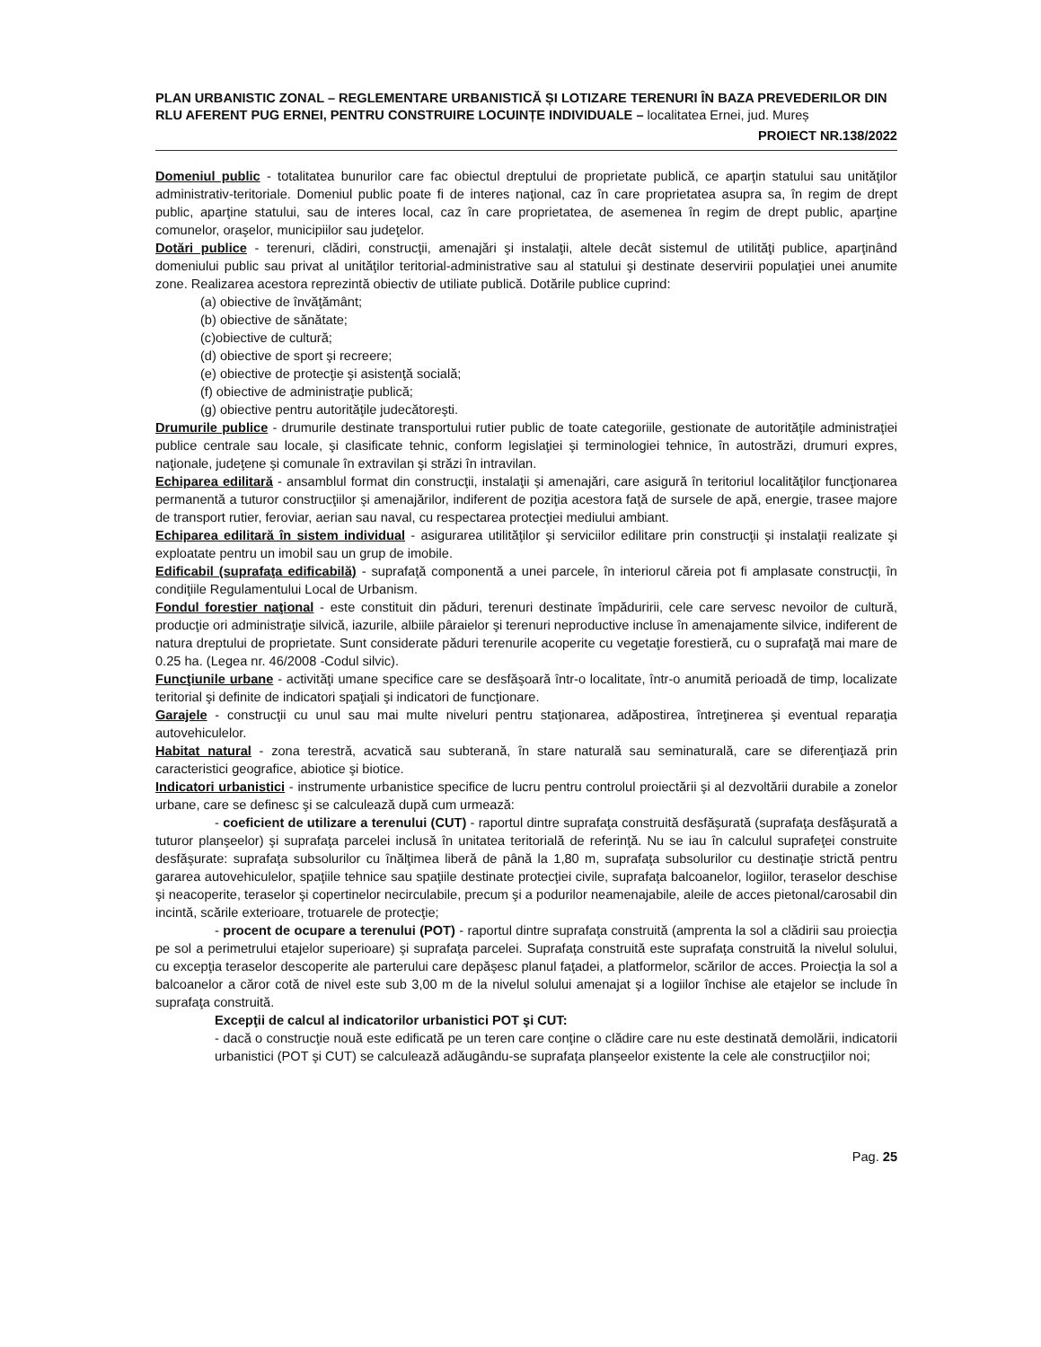PLAN URBANISTIC ZONAL – REGLEMENTARE URBANISTICĂ ȘI LOTIZARE TERENURI ÎN BAZA PREVEDERILOR DIN RLU AFERENT PUG ERNEI, PENTRU CONSTRUIRE LOCUINȚE INDIVIDUALE – localitatea Ernei, jud. Mureș
PROIECT NR.138/2022
Domeniul public - totalitatea bunurilor care fac obiectul dreptului de proprietate publică, ce aparţin statului sau unităţilor administrativ-teritoriale. Domeniul public poate fi de interes naţional, caz în care proprietatea asupra sa, în regim de drept public, aparţine statului, sau de interes local, caz în care proprietatea, de asemenea în regim de drept public, aparţine comunelor, oraşelor, municipiilor sau judeţelor.
Dotări publice - terenuri, clădiri, construcţii, amenajări şi instalaţii, altele decât sistemul de utilităţi publice, aparţinând domeniului public sau privat al unităţilor teritorial-administrative sau al statului şi destinate deservirii populaţiei unei anumite zone. Realizarea acestora reprezintă obiectiv de utiliate publică. Dotările publice cuprind:
(a) obiective de învăţământ;
(b) obiective de sănătate;
(c)obiective de cultură;
(d) obiective de sport şi recreere;
(e) obiective de protecţie şi asistenţă socială;
(f) obiective de administraţie publică;
(g) obiective pentru autorităţile judecătoreşti.
Drumurile publice - drumurile destinate transportului rutier public de toate categoriile, gestionate de autorităţile administraţiei publice centrale sau locale, şi clasificate tehnic, conform legislaţiei şi terminologiei tehnice, în autostrăzi, drumuri expres, naţionale, judeţene şi comunale în extravilan şi străzi în intravilan.
Echiparea edilitară - ansamblul format din construcţii, instalaţii şi amenajări, care asigură în teritoriul localităţilor funcţionarea permanentă a tuturor construcţiilor şi amenajărilor, indiferent de poziţia acestora faţă de sursele de apă, energie, trasee majore de transport rutier, feroviar, aerian sau naval, cu respectarea protecţiei mediului ambiant.
Echiparea edilitară în sistem individual - asigurarea utilităţilor şi serviciilor edilitare prin construcţii şi instalaţii realizate şi exploatate pentru un imobil sau un grup de imobile.
Edificabil (suprafaţa edificabilă) - suprafaţă componentă a unei parcele, în interiorul căreia pot fi amplasate construcţii, în condiţiile Regulamentului Local de Urbanism.
Fondul forestier naţional - este constituit din păduri, terenuri destinate împăduririi, cele care servesc nevoilor de cultură, producţie ori administraţie silvică, iazurile, albiile pâraielor şi terenuri neproductive incluse în amenajamente silvice, indiferent de natura dreptului de proprietate. Sunt considerate păduri terenurile acoperite cu vegetaţie forestieră, cu o suprafaţă mai mare de 0.25 ha. (Legea nr. 46/2008 -Codul silvic).
Funcţiunile urbane - activităţi umane specifice care se desfăşoară într-o localitate, într-o anumită perioadă de timp, localizate teritorial şi definite de indicatori spaţiali şi indicatori de funcţionare.
Garajele - construcţii cu unul sau mai multe niveluri pentru staţionarea, adăpostirea, întreţinerea şi eventual reparaţia autovehiculelor.
Habitat natural - zona terestră, acvatică sau subterană, în stare naturală sau seminaturală, care se diferenţiază prin caracteristici geografice, abiotice şi biotice.
Indicatori urbanistici - instrumente urbanistice specifice de lucru pentru controlul proiectării şi al dezvoltării durabile a zonelor urbane, care se definesc şi se calculează după cum urmează:
- coeficient de utilizare a terenului (CUT) - raportul dintre suprafaţa construită desfăşurată (suprafaţa desfăşurată a tuturor planşeelor) şi suprafaţa parcelei inclusă în unitatea teritorială de referinţă. Nu se iau în calculul suprafeţei construite desfăşurate: suprafaţa subsolurilor cu înălţimea liberă de până la 1,80 m, suprafaţa subsolurilor cu destinaţie strictă pentru gararea autovehiculelor, spaţiile tehnice sau spaţiile destinate protecţiei civile, suprafaţa balcoanelor, logiilor, teraselor deschise şi neacoperite, teraselor şi copertinelor necirculabile, precum şi a podurilor neamenajabile, aleile de acces pietonal/carosabil din incintă, scările exterioare, trotuarele de protecţie;
- procent de ocupare a terenului (POT) - raportul dintre suprafaţa construită (amprenta la sol a clădirii sau proiecţia pe sol a perimetrului etajelor superioare) şi suprafaţa parcelei. Suprafaţa construită este suprafaţa construită la nivelul solului, cu excepţia teraselor descoperite ale parterului care depăşesc planul faţadei, a platformelor, scărilor de acces. Proiecţia la sol a balcoanelor a căror cotă de nivel este sub 3,00 m de la nivelul solului amenajat şi a logiilor închise ale etajelor se include în suprafaţa construită.
Excepţii de calcul al indicatorilor urbanistici POT şi CUT:
- dacă o construcţie nouă este edificată pe un teren care conţine o clădire care nu este destinată demolării, indicatorii urbanistici (POT şi CUT) se calculează adăugându-se suprafaţa planşeelor existente la cele ale construcţiilor noi;
Pag. 25